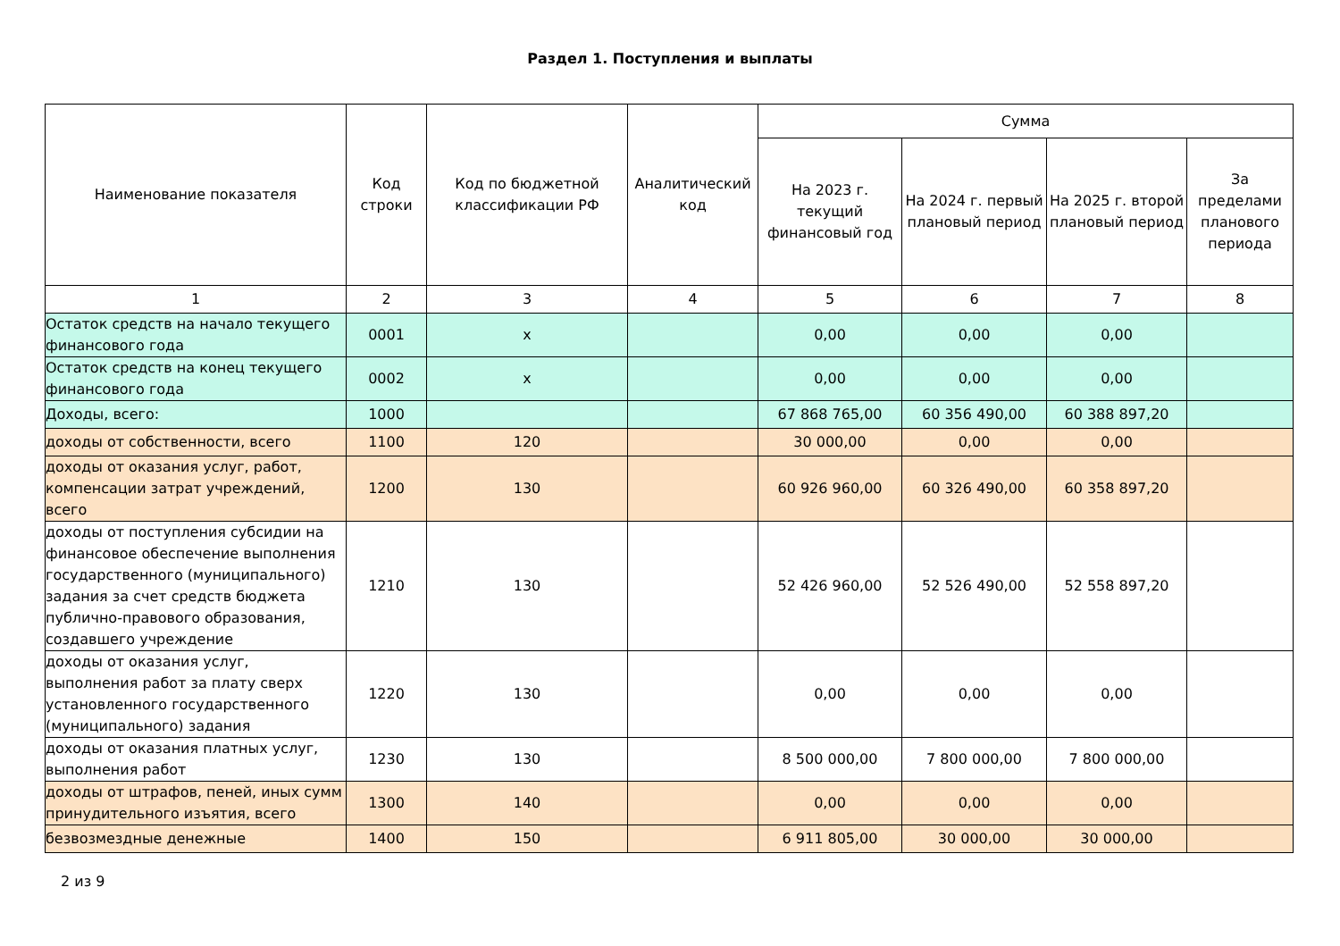Раздел 1. Поступления и выплаты
| Наименование показателя | Код строки | Код по бюджетной классификации РФ | Аналитический код | Сумма | | | |
| --- | --- | --- | --- | --- | --- | --- | --- |
| | | | | На 2023 г. текущий финансовый год | На 2024 г. первый плановый период | На 2025 г. второй плановый период | За пределами планового периода |
| 1 | 2 | 3 | 4 | 5 | 6 | 7 | 8 |
| Остаток средств на начало текущего финансового года | 0001 | x | | 0,00 | 0,00 | 0,00 | |
| Остаток средств на конец текущего финансового года | 0002 | x | | 0,00 | 0,00 | 0,00 | |
| Доходы, всего: | 1000 | | | 67 868 765,00 | 60 356 490,00 | 60 388 897,20 | |
| доходы от собственности, всего | 1100 | 120 | | 30 000,00 | 0,00 | 0,00 | |
| доходы от оказания услуг, работ, компенсации затрат учреждений, всего | 1200 | 130 | | 60 926 960,00 | 60 326 490,00 | 60 358 897,20 | |
| доходы от поступления субсидии на финансовое обеспечение выполнения государственного (муниципального) задания за счет средств бюджета публично-правового образования, создавшего учреждение | 1210 | 130 | | 52 426 960,00 | 52 526 490,00 | 52 558 897,20 | |
| доходы от оказания услуг, выполнения работ за плату сверх установленного государственного (муниципального) задания | 1220 | 130 | | 0,00 | 0,00 | 0,00 | |
| доходы от оказания платных услуг, выполнения работ | 1230 | 130 | | 8 500 000,00 | 7 800 000,00 | 7 800 000,00 | |
| доходы от штрафов, пеней, иных сумм принудительного изъятия, всего | 1300 | 140 | | 0,00 | 0,00 | 0,00 | |
| безвозмездные денежные | 1400 | 150 | | 6 911 805,00 | 30 000,00 | 30 000,00 | |
2 из 9